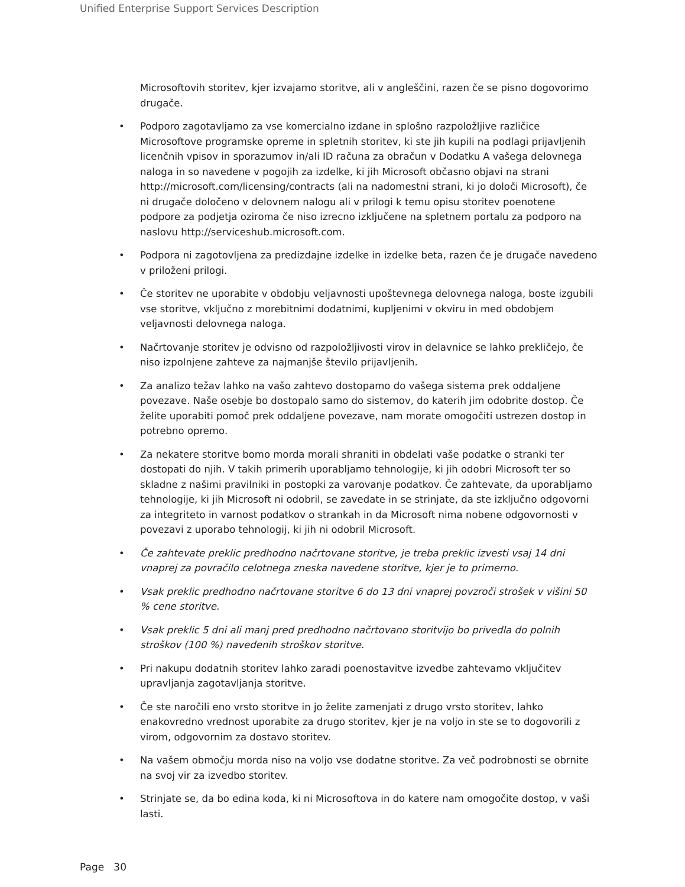Unified Enterprise Support Services Description
Microsoftovih storitev, kjer izvajamo storitve, ali v angleščini, razen če se pisno dogovorimo drugače.
• Podporo zagotavljamo za vse komercialno izdane in splošno razpoložljive različice Microsoftove programske opreme in spletnih storitev, ki ste jih kupili na podlagi prijavljenih licenčnih vpisov in sporazumov in/ali ID računa za obračun v Dodatku A vašega delovnega naloga in so navedene v pogojih za izdelke, ki jih Microsoft občasno objavi na strani http://microsoft.com/licensing/contracts (ali na nadomestni strani, ki jo določi Microsoft), če ni drugače določeno v delovnem nalogu ali v prilogi k temu opisu storitev poenotene podpore za podjetja oziroma če niso izrecno izključene na spletnem portalu za podporo na naslovu http://serviceshub.microsoft.com.
• Podpora ni zagotovljena za predizdajne izdelke in izdelke beta, razen če je drugače navedeno v priloženi prilogi.
• Če storitev ne uporabite v obdobju veljavnosti upoštevnega delovnega naloga, boste izgubili vse storitve, vključno z morebitnimi dodatnimi, kupljenimi v okviru in med obdobjem veljavnosti delovnega naloga.
• Načrtovanje storitev je odvisno od razpoložljivosti virov in delavnice se lahko prekličejo, če niso izpolnjene zahteve za najmanjše število prijavljenih.
• Za analizo težav lahko na vašo zahtevo dostopamo do vašega sistema prek oddaljene povezave. Naše osebje bo dostopalo samo do sistemov, do katerih jim odobrite dostop. Če želite uporabiti pomoč prek oddaljene povezave, nam morate omogočiti ustrezen dostop in potrebno opremo.
• Za nekatere storitve bomo morda morali shraniti in obdelati vaše podatke o stranki ter dostopati do njih. V takih primerih uporabljamo tehnologije, ki jih odobri Microsoft ter so skladne z našimi pravilniki in postopki za varovanje podatkov. Če zahtevate, da uporabljamo tehnologije, ki jih Microsoft ni odobril, se zavedate in se strinjate, da ste izključno odgovorni za integriteto in varnost podatkov o strankah in da Microsoft nima nobene odgovornosti v povezavi z uporabo tehnologij, ki jih ni odobril Microsoft.
• Če zahtevate preklic predhodno načrtovane storitve, je treba preklic izvesti vsaj 14 dni vnaprej za povračilo celotnega zneska navedene storitve, kjer je to primerno.
• Vsak preklic predhodno načrtovane storitve 6 do 13 dni vnaprej povzroči strošek v višini 50 % cene storitve.
• Vsak preklic 5 dni ali manj pred predhodno načrtovano storitvijo bo privedla do polnih stroškov (100 %) navedenih stroškov storitve.
• Pri nakupu dodatnih storitev lahko zaradi poenostavitve izvedbe zahtevamo vključitev upravljanja zagotavljanja storitve.
• Če ste naročili eno vrsto storitve in jo želite zamenjati z drugo vrsto storitev, lahko enakovredno vrednost uporabite za drugo storitev, kjer je na voljo in ste se to dogovorili z virom, odgovornim za dostavo storitev.
• Na vašem območju morda niso na voljo vse dodatne storitve. Za več podrobnosti se obrnite na svoj vir za izvedbo storitev.
• Strinjate se, da bo edina koda, ki ni Microsoftova in do katere nam omogočite dostop, v vaši lasti.
Page 30